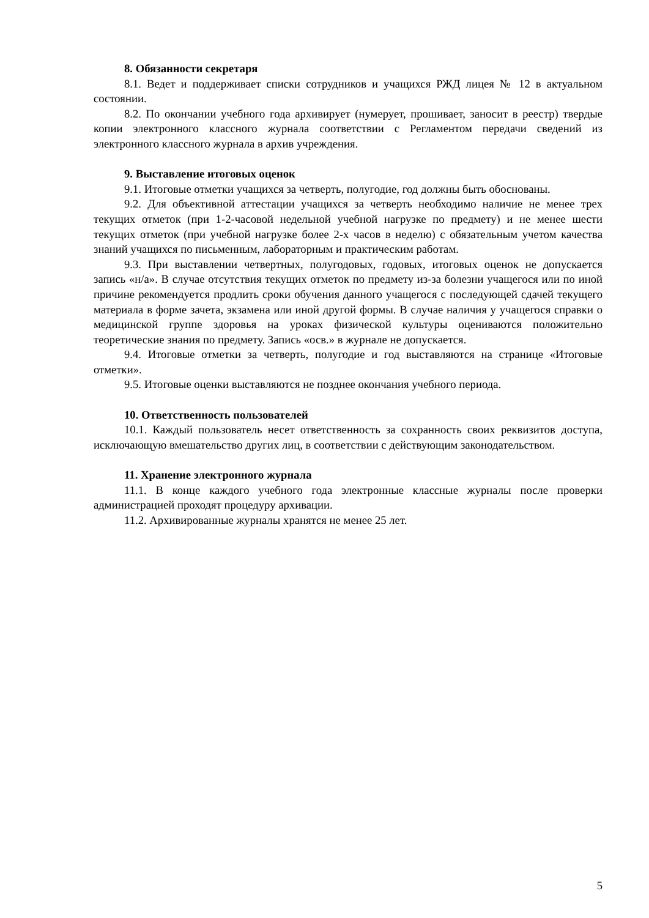8. Обязанности секретаря
8.1. Ведет и поддерживает списки сотрудников и учащихся РЖД лицея № 12 в актуальном состоянии.
8.2. По окончании учебного года архивирует (нумерует, прошивает, заносит в реестр) твердые копии электронного классного журнала соответствии с Регламентом передачи сведений из электронного классного журнала в архив учреждения.
9. Выставление итоговых оценок
9.1. Итоговые отметки учащихся за четверть, полугодие, год должны быть обоснованы.
9.2. Для объективной аттестации учащихся за четверть необходимо наличие не менее трех текущих отметок (при 1-2-часовой недельной учебной нагрузке по предмету) и не менее шести текущих отметок (при учебной нагрузке более 2-х часов в неделю) с обязательным учетом качества знаний учащихся по письменным, лабораторным и практическим работам.
9.3. При выставлении четвертных, полугодовых, годовых, итоговых оценок не допускается запись «н/а». В случае отсутствия текущих отметок по предмету из-за болезни учащегося или по иной причине рекомендуется продлить сроки обучения данного учащегося с последующей сдачей текущего материала в форме зачета, экзамена или иной другой формы. В случае наличия у учащегося справки о медицинской группе здоровья на уроках физической культуры оцениваются положительно теоретические знания по предмету. Запись «осв.» в журнале не допускается.
9.4. Итоговые отметки за четверть, полугодие и год выставляются на странице «Итоговые отметки».
9.5. Итоговые оценки выставляются не позднее окончания учебного периода.
10. Ответственность пользователей
10.1. Каждый пользователь несет ответственность за сохранность своих реквизитов доступа, исключающую вмешательство других лиц, в соответствии с действующим законодательством.
11. Хранение электронного журнала
11.1. В конце каждого учебного года электронные классные журналы после проверки администрацией проходят процедуру архивации.
11.2. Архивированные журналы хранятся не менее 25 лет.
5